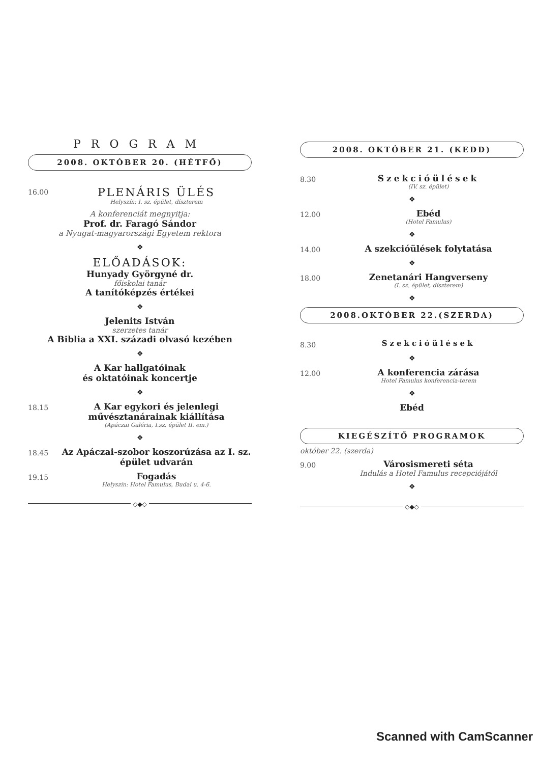PROGRAM
2008. OKTÓBER 20. (HÉTFŐ)
16.00
PLENÁRIS ÜLÉS
Helyszín: I. sz. épület, díszterem
A konferenciát megnyitja:
Prof. dr. Faragó Sándor
a Nyugat-magyarországi Egyetem rektora
❖
ELŐADÁSOK:
Hunyady Györgyné dr.
főiskolai tanár
A tanítóképzés értékei
❖
Jelenits István
szerzetes tanár
A Biblia a XXI. századi olvasó kezében
❖
A Kar hallgatóinak
és oktatóinak koncertje
❖
18.15
A Kar egykori és jelenlegi művésztanárainak kiállítása
(Apáczai Galéria, I.sz. épület II. em.)
❖
18.45
Az Apáczai-szobor koszorúzása az I. sz. épület udvarán
19.15
Fogadás
Helyszín: Hotel Famulus, Budai u. 4-6.
◇◆◇
2008. OKTÓBER 21. (KEDD)
8.30
Szekcióülések
(IV. sz. épület)
❖
12.00
Ebéd
(Hotel Famulus)
❖
14.00
A szekcióülések folytatása
❖
18.00
Zenetanári Hangverseny
(I. sz. épület, díszterem)
❖
2008.OKTÓBER 22.(SZERDA)
8.30
Szekcióülések
❖
12.00
A konferencia zárása
Hotel Famulus konferencia-terem
❖
Ebéd
KIEGÉSZÍTŐ PROGRAMOK
október 22. (szerda)
9.00
Városismereti séta
Indulás a Hotel Famulus recepciójától
❖
◇◆◇
Scanned with CamScanner